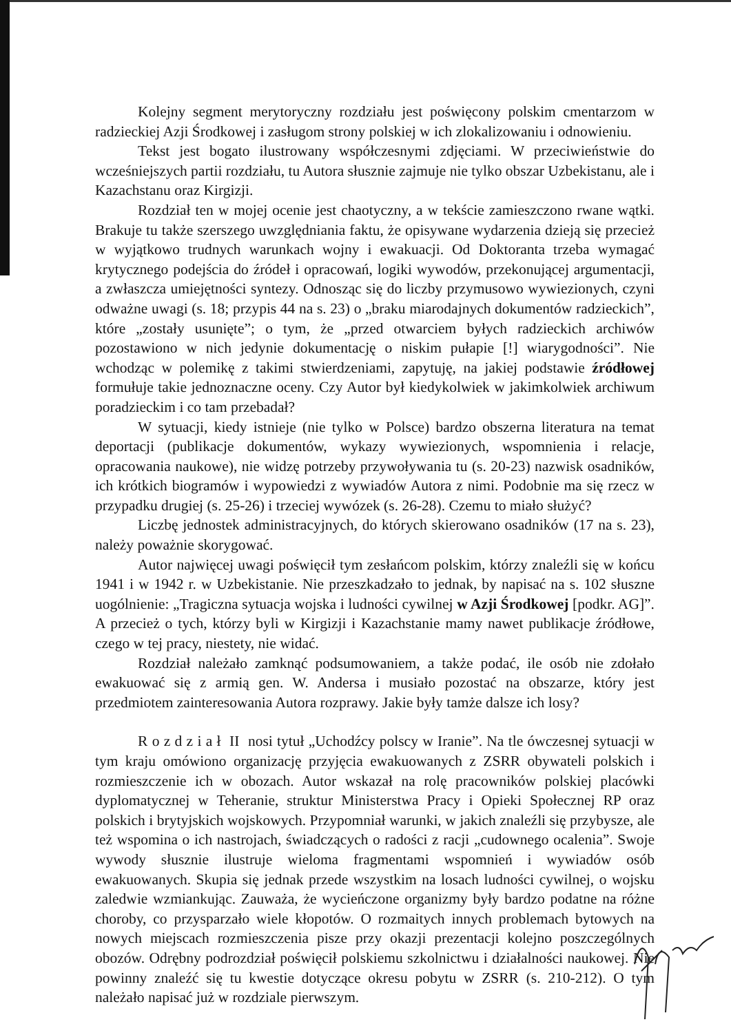Kolejny segment merytoryczny rozdziału jest poświęcony polskim cmentarzom w radzieckiej Azji Środkowej i zasługom strony polskiej w ich zlokalizowaniu i odnowieniu.
Tekst jest bogato ilustrowany współczesnymi zdjęciami. W przeciwieństwie do wcześniejszych partii rozdziału, tu Autora słusznie zajmuje nie tylko obszar Uzbekistanu, ale i Kazachstanu oraz Kirgizji.
Rozdział ten w mojej ocenie jest chaotyczny, a w tekście zamieszczono rwane wątki. Brakuje tu także szerszego uwzględniania faktu, że opisywane wydarzenia dzieją się przecież w wyjątkowo trudnych warunkach wojny i ewakuacji. Od Doktoranta trzeba wymagać krytycznego podejścia do źródeł i opracowań, logiki wywodów, przekonującej argumentacji, a zwłaszcza umiejętności syntezy. Odnosząc się do liczby przymusowo wywiezionych, czyni odważne uwagi (s. 18; przypis 44 na s. 23) o „braku miarodajnych dokumentów radzieckich”, które „zostały usunięte”; o tym, że „przed otwarciem byłych radzieckich archiwów pozostawiono w nich jedynie dokumentację o niskim pułapie [!] wiarygodności”. Nie wchodząc w polemikę z takimi stwierdzeniami, zapytuję, na jakiej podstawie źródłowej formułuje takie jednoznaczne oceny. Czy Autor był kiedykolwiek w jakimkolwiek archiwum poradzieckim i co tam przebadał?
W sytuacji, kiedy istnieje (nie tylko w Polsce) bardzo obszerna literatura na temat deportacji (publikacje dokumentów, wykazy wywiezionych, wspomnienia i relacje, opracowania naukowe), nie widzę potrzeby przywoływania tu (s. 20-23) nazwisk osadników, ich krótkich biogramów i wypowiedzi z wywiadów Autora z nimi. Podobnie ma się rzecz w przypadku drugiej (s. 25-26) i trzeciej wywózek (s. 26-28). Czemu to miało służyć?
Liczbę jednostek administracyjnych, do których skierowano osadników (17 na s. 23), należy poważnie skorygować.
Autor najwięcej uwagi poświęcił tym zesłańcom polskim, którzy znaleźli się w końcu 1941 i w 1942 r. w Uzbekistanie. Nie przeszkadzało to jednak, by napisać na s. 102 słuszne uogólnienie: „Tragiczna sytuacja wojska i ludności cywilnej w Azji Środkowej [podkr. AG]”. A przecież o tych, którzy byli w Kirgizji i Kazachstanie mamy nawet publikacje źródłowe, czego w tej pracy, niestety, nie widać.
Rozdział należało zamknąć podsumowaniem, a także podać, ile osób nie zdołało ewakuować się z armią gen. W. Andersa i musiało pozostać na obszarze, który jest przedmiotem zainteresowania Autora rozprawy. Jakie były tamże dalsze ich losy?
R o z d z i a ł II nosi tytuł „Uchodźcy polscy w Iranie”. Na tle ówczesnej sytuacji w tym kraju omówiono organizację przyjęcia ewakuowanych z ZSRR obywateli polskich i rozmieszczenie ich w obozach. Autor wskazał na rolę pracowników polskiej placówki dyplomatycznej w Teheranie, struktur Ministerstwa Pracy i Opieki Społecznej RP oraz polskich i brytyjskich wojskowych. Przypomniał warunki, w jakich znaleźli się przybysze, ale też wspomina o ich nastrojach, świadczących o radości z racji „cudownego ocalenia”. Swoje wywody słusznie ilustruje wieloma fragmentami wspomnień i wywiadów osób ewakuowanych. Skupia się jednak przede wszystkim na losach ludności cywilnej, o wojsku zaledwie wzmiankując. Zauważa, że wycieńczone organizmy były bardzo podatne na różne choroby, co przysparzało wiele kłopotów. O rozmaitych innych problemach bytowych na nowych miejscach rozmieszczenia pisze przy okazji prezentacji kolejno poszczególnych obozów. Odrębny podrozdział poświęcił polskiemu szkolnictwu i działalności naukowej. Nie powinny znaleźć się tu kwestie dotyczące okresu pobytu w ZSRR (s. 210-212). O tym należało napisać już w rozdziale pierwszym.